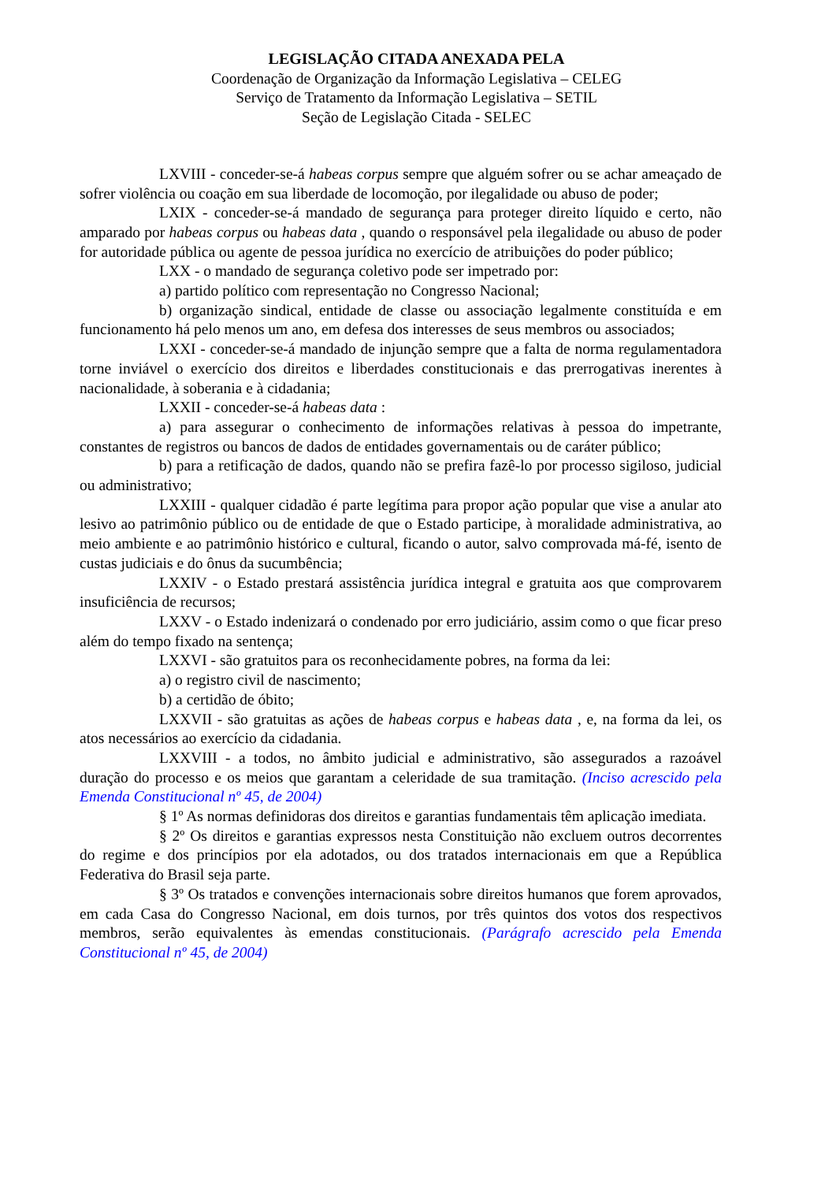LEGISLAÇÃO CITADA ANEXADA PELA
Coordenação de Organização da Informação Legislativa – CELEG
Serviço de Tratamento da Informação Legislativa – SETIL
Seção de Legislação Citada - SELEC
LXVIII - conceder-se-á habeas corpus sempre que alguém sofrer ou se achar ameaçado de sofrer violência ou coação em sua liberdade de locomoção, por ilegalidade ou abuso de poder;
LXIX - conceder-se-á mandado de segurança para proteger direito líquido e certo, não amparado por habeas corpus ou habeas data , quando o responsável pela ilegalidade ou abuso de poder for autoridade pública ou agente de pessoa jurídica no exercício de atribuições do poder público;
LXX - o mandado de segurança coletivo pode ser impetrado por:
a) partido político com representação no Congresso Nacional;
b) organização sindical, entidade de classe ou associação legalmente constituída e em funcionamento há pelo menos um ano, em defesa dos interesses de seus membros ou associados;
LXXI - conceder-se-á mandado de injunção sempre que a falta de norma regulamentadora torne inviável o exercício dos direitos e liberdades constitucionais e das prerrogativas inerentes à nacionalidade, à soberania e à cidadania;
LXXII - conceder-se-á habeas data :
a) para assegurar o conhecimento de informações relativas à pessoa do impetrante, constantes de registros ou bancos de dados de entidades governamentais ou de caráter público;
b) para a retificação de dados, quando não se prefira fazê-lo por processo sigiloso, judicial ou administrativo;
LXXIII - qualquer cidadão é parte legítima para propor ação popular que vise a anular ato lesivo ao patrimônio público ou de entidade de que o Estado participe, à moralidade administrativa, ao meio ambiente e ao patrimônio histórico e cultural, ficando o autor, salvo comprovada má-fé, isento de custas judiciais e do ônus da sucumbência;
LXXIV - o Estado prestará assistência jurídica integral e gratuita aos que comprovarem insuficiência de recursos;
LXXV - o Estado indenizará o condenado por erro judiciário, assim como o que ficar preso além do tempo fixado na sentença;
LXXVI - são gratuitos para os reconhecidamente pobres, na forma da lei:
a) o registro civil de nascimento;
b) a certidão de óbito;
LXXVII - são gratuitas as ações de habeas corpus e habeas data , e, na forma da lei, os atos necessários ao exercício da cidadania.
LXXVIII - a todos, no âmbito judicial e administrativo, são assegurados a razoável duração do processo e os meios que garantam a celeridade de sua tramitação. (Inciso acrescido pela Emenda Constitucional nº 45, de 2004)
§ 1º As normas definidoras dos direitos e garantias fundamentais têm aplicação imediata.
§ 2º Os direitos e garantias expressos nesta Constituição não excluem outros decorrentes do regime e dos princípios por ela adotados, ou dos tratados internacionais em que a República Federativa do Brasil seja parte.
§ 3º Os tratados e convenções internacionais sobre direitos humanos que forem aprovados, em cada Casa do Congresso Nacional, em dois turnos, por três quintos dos votos dos respectivos membros, serão equivalentes às emendas constitucionais. (Parágrafo acrescido pela Emenda Constitucional nº 45, de 2004)